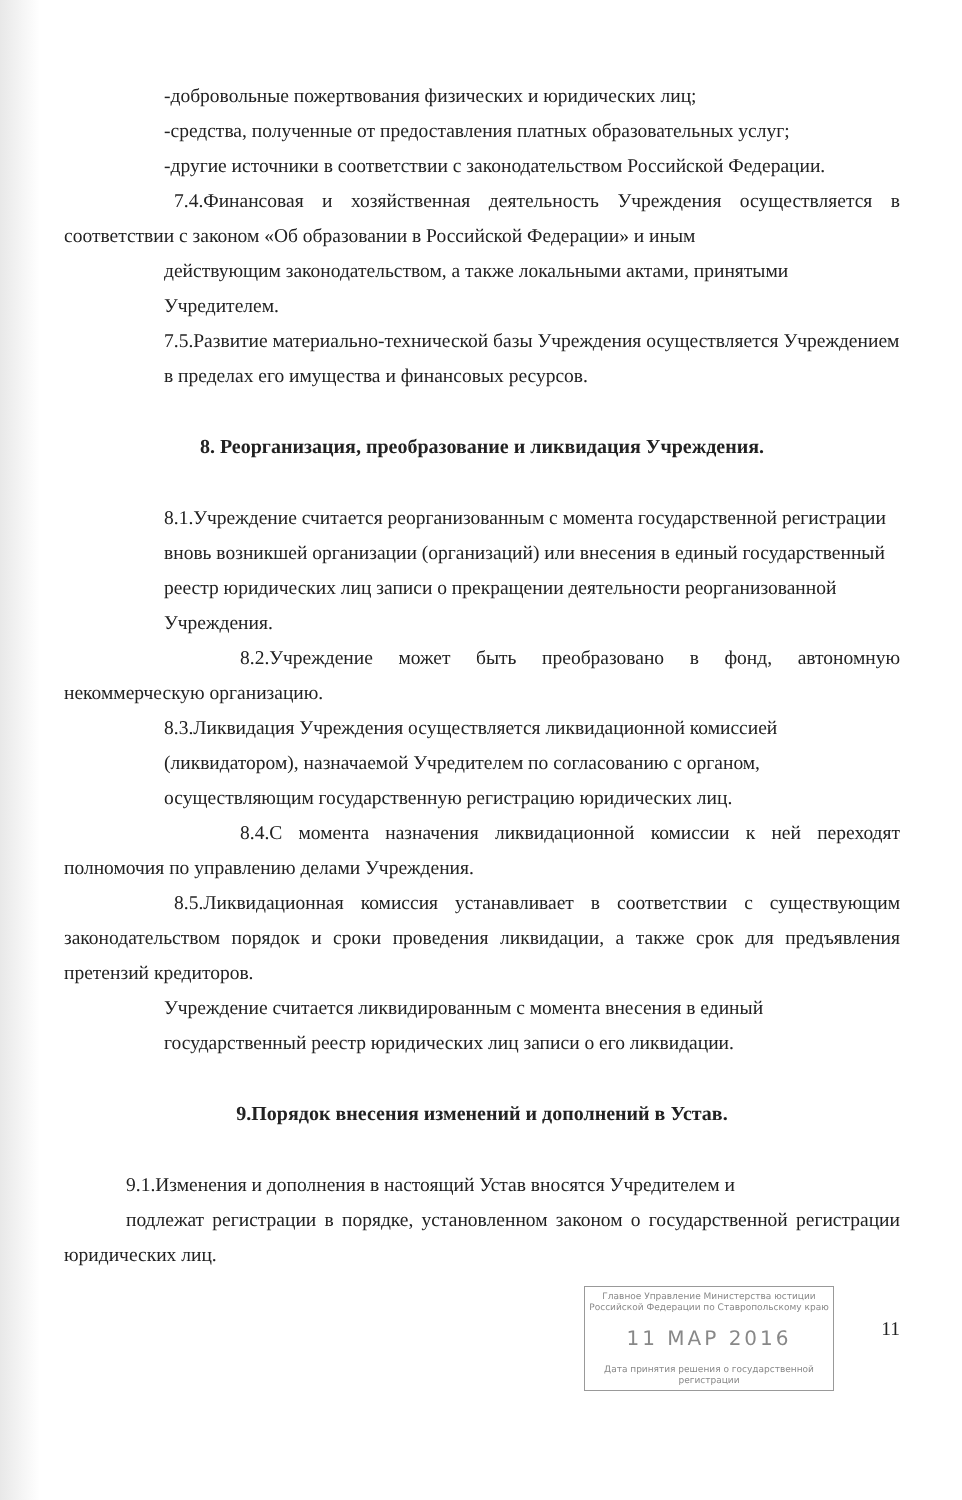-добровольные пожертвования физических и юридических лиц;
-средства, полученные от предоставления платных образовательных услуг;
-другие источники в соответствии с законодательством Российской Федерации.
7.4.Финансовая и хозяйственная деятельность Учреждения осуществляется в соответствии с законом «Об образовании в Российской Федерации» и иным
действующим законодательством, а также локальными актами, принятыми Учредителем.
7.5.Развитие материально-технической базы Учреждения осуществляется Учреждением в пределах его имущества и финансовых ресурсов.
8. Реорганизация, преобразование и ликвидация Учреждения.
8.1.Учреждение считается реорганизованным с момента государственной регистрации вновь возникшей организации (организаций) или внесения в единый государственный реестр юридических лиц записи о прекращении деятельности реорганизованной Учреждения.
8.2.Учреждение может быть преобразовано в фонд, автономную некоммерческую организацию.
8.3.Ликвидация Учреждения осуществляется ликвидационной комиссией (ликвидатором), назначаемой Учредителем по согласованию с органом, осуществляющим государственную регистрацию юридических лиц.
8.4.С момента назначения ликвидационной комиссии к ней переходят полномочия по управлению делами Учреждения.
8.5.Ликвидационная комиссия устанавливает в соответствии с существующим законодательством порядок и сроки проведения ликвидации, а также срок для предъявления претензий кредиторов.
Учреждение считается ликвидированным с момента внесения в единый государственный реестр юридических лиц записи о его ликвидации.
9.Порядок внесения изменений и дополнений в Устав.
9.1.Изменения и дополнения в настоящий Устав вносятся Учредителем и
подлежат регистрации в порядке, установленном законом о государственной регистрации юридических лиц.
Главное Управление Министерства юстиции Российской Федерации по Ставропольскому краю
11 МАР 2016
Дата принятия решения о государственной регистрации
11